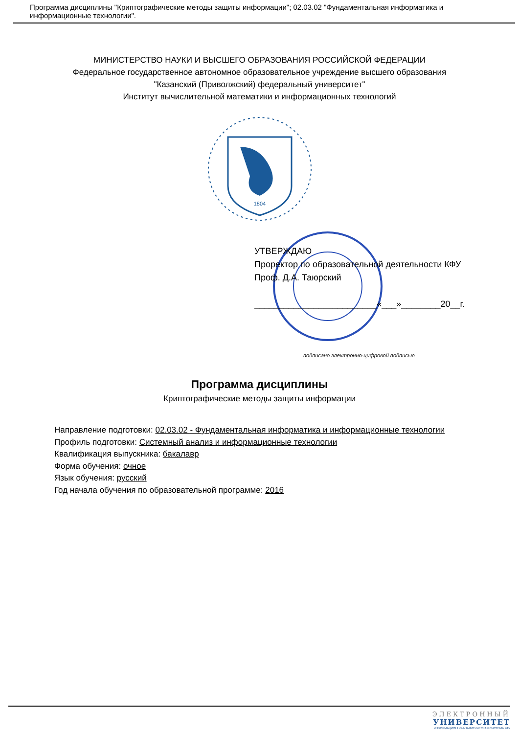Программа дисциплины "Криптографические методы защиты информации"; 02.03.02 "Фундаментальная информатика и информационные технологии".
МИНИСТЕРСТВО НАУКИ И ВЫСШЕГО ОБРАЗОВАНИЯ РОССИЙСКОЙ ФЕДЕРАЦИИ
Федеральное государственное автономное образовательное учреждение высшего образования
"Казанский (Приволжский) федеральный университет"
Институт вычислительной математики и информационных технологий
1804
УТВЕРЖДАЮ
Проректор по образовательной деятельности КФУ
Проф. Д.А. Таюрский
_________________________«___»________20__г.
подписано электронно-цифровой подписью
Программа дисциплины
Криптографические методы защиты информации
Направление подготовки: 02.03.02 - Фундаментальная информатика и информационные технологии
Профиль подготовки: Системный анализ и информационные технологии
Квалификация выпускника: бакалавр
Форма обучения: очное
Язык обучения: русский
Год начала обучения по образовательной программе: 2016
ЭЛЕКТРОННЫЙ
УНИВЕРСИТЕТ
ИНФОРМАЦИОННО-АНАЛИТИЧЕСКАЯ СИСТЕМА КФУ